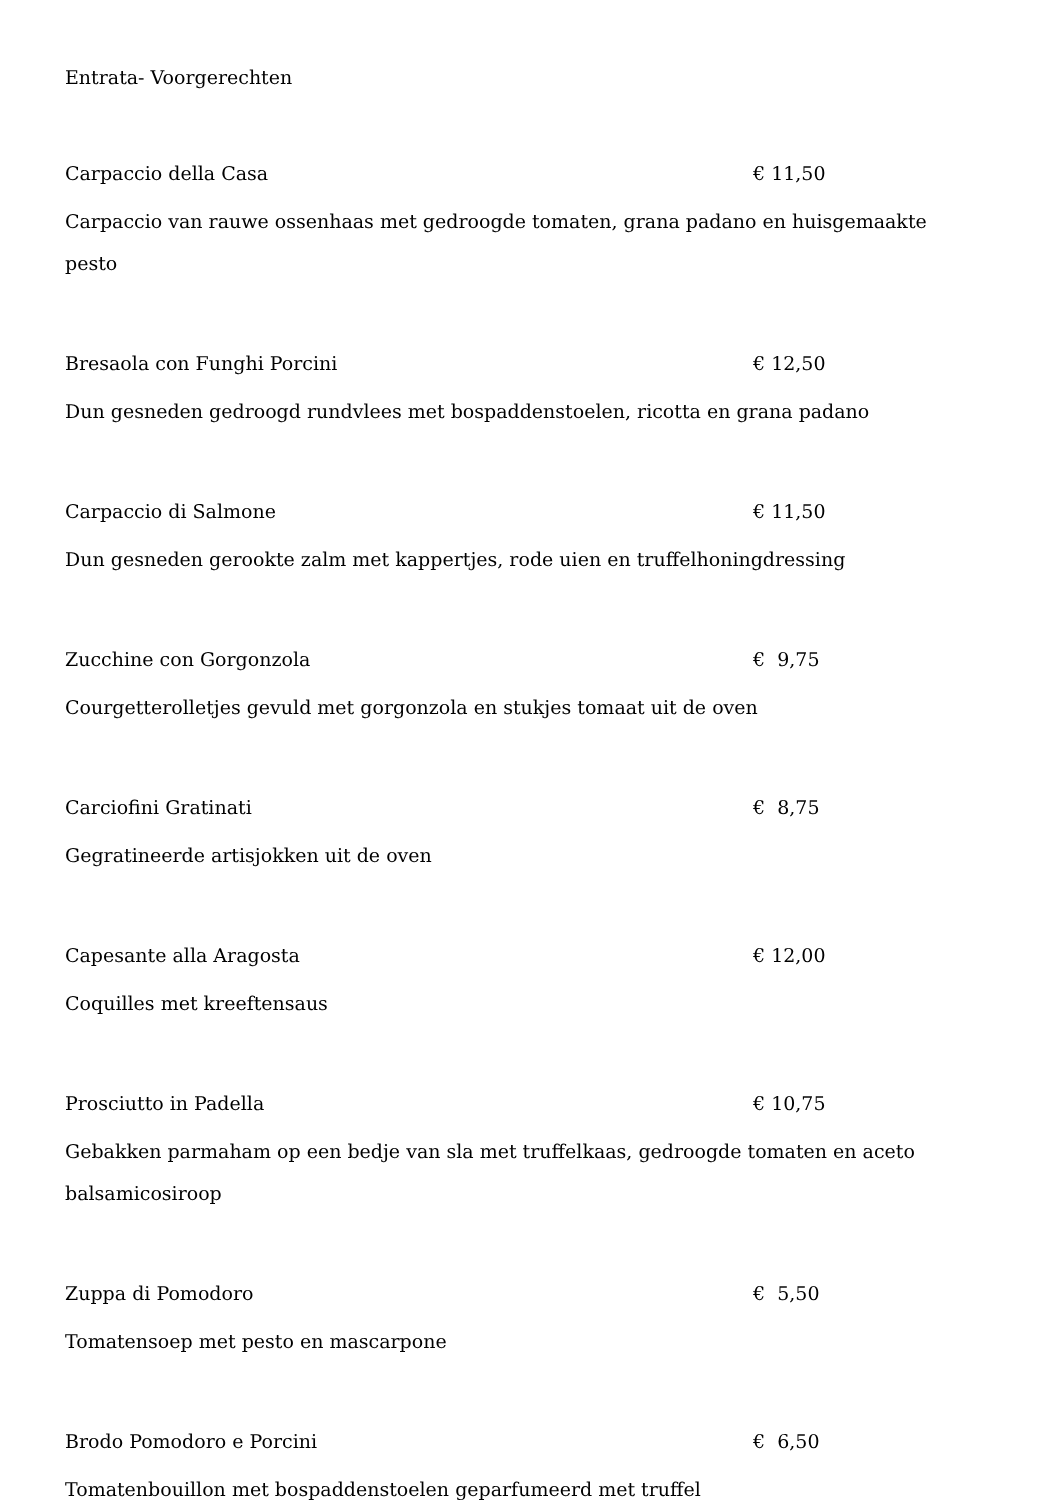Entrata- Voorgerechten
Carpaccio della Casa € 11,50
Carpaccio van rauwe ossenhaas met gedroogde tomaten, grana padano en huisgemaakte pesto
Bresaola con Funghi Porcini € 12,50
Dun gesneden gedroogd rundvlees met bospaddenstoelen, ricotta en grana padano
Carpaccio di Salmone € 11,50
Dun gesneden gerookte zalm met kappertjes, rode uien en truffelhoningdressing
Zucchine con Gorgonzola € 9,75
Courgetterolletjes gevuld met gorgonzola en stukjes tomaat uit de oven
Carciofini Gratinati € 8,75
Gegratineerde artisjokken uit de oven
Capesante alla Aragosta € 12,00
Coquilles met kreeftensaus
Prosciutto in Padella € 10,75
Gebakken parmaham op een bedje van sla met truffelkaas, gedroogde tomaten en aceto balsamicosiroop
Zuppa di Pomodoro € 5,50
Tomatensoep met pesto en mascarpone
Brodo Pomodoro e Porcini € 6,50
Tomatenbouillon met bospaddenstoelen geparfumeerd met truffel